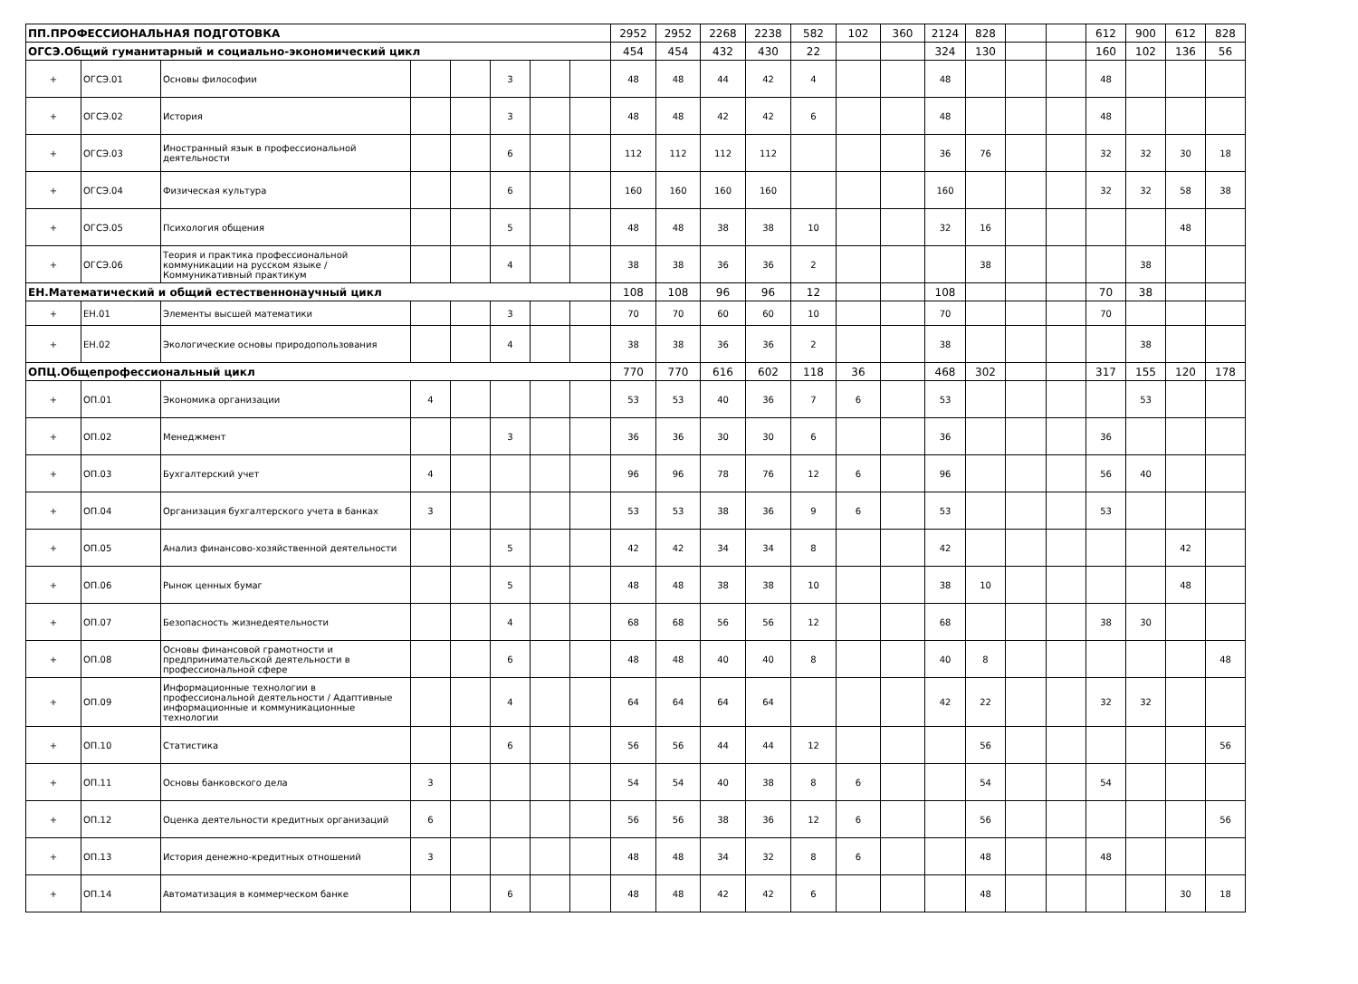| ПП.ПРОФЕССИОНАЛЬНАЯ ПОДГОТОВКА | | | | | | | | 2952 | 2952 | 2268 | 2238 | 582 | 102 | 360 | 2124 | 828 | | | 612 | 900 | 612 | 828 |
| ОГСЭ.Общий гуманитарный и социально-экономический цикл | | | | | | | | 454 | 454 | 432 | 430 | 22 | | | 324 | 130 | | | 160 | 102 | 136 | 56 |
| + | ОГСЭ.01 | Основы философии | | | 3 | | | 48 | 48 | 44 | 42 | 4 | | | 48 | | | | 48 | | | |
| + | ОГСЭ.02 | История | | | 3 | | | 48 | 48 | 42 | 42 | 6 | | | 48 | | | | 48 | | | |
| + | ОГСЭ.03 | Иностранный язык в профессиональной деятельности | | | 6 | | | 112 | 112 | 112 | 112 | | | | 36 | 76 | | | 32 | 32 | 30 | 18 |
| + | ОГСЭ.04 | Физическая культура | | | 6 | | | 160 | 160 | 160 | 160 | | | | 160 | | | | 32 | 32 | 58 | 38 |
| + | ОГСЭ.05 | Психология общения | | | 5 | | | 48 | 48 | 38 | 38 | 10 | | | 32 | 16 | | | | | 48 | |
| + | ОГСЭ.06 | Теория и практика профессиональной коммуникации на русском языке / Коммуникативный практикум | | | 4 | | | 38 | 38 | 36 | 36 | 2 | | | | 38 | | | | 38 | | |
| ЕН.Математический и общий естественнонаучный цикл | | | | | | | | 108 | 108 | 96 | 96 | 12 | | | 108 | | | | 70 | 38 | | |
| + | ЕН.01 | Элементы высшей математики | | | 3 | | | 70 | 70 | 60 | 60 | 10 | | | 70 | | | | 70 | | | |
| + | ЕН.02 | Экологические основы природопользования | | | 4 | | | 38 | 38 | 36 | 36 | 2 | | | 38 | | | | | 38 | | |
| ОПЦ.Общепрофессиональный цикл | | | | | | | | 770 | 770 | 616 | 602 | 118 | 36 | | 468 | 302 | | | 317 | 155 | 120 | 178 |
| + | ОП.01 | Экономика организации | 4 | | | | | 53 | 53 | 40 | 36 | 7 | 6 | | 53 | | | | | 53 | | |
| + | ОП.02 | Менеджмент | | | 3 | | | 36 | 36 | 30 | 30 | 6 | | | 36 | | | | 36 | | | |
| + | ОП.03 | Бухгалтерский учет | 4 | | | | | 96 | 96 | 78 | 76 | 12 | 6 | | 96 | | | | 56 | 40 | | |
| + | ОП.04 | Организация бухгалтерского учета в банках | 3 | | | | | 53 | 53 | 38 | 36 | 9 | 6 | | 53 | | | | 53 | | | |
| + | ОП.05 | Анализ финансово-хозяйственной деятельности | | | 5 | | | 42 | 42 | 34 | 34 | 8 | | | 42 | | | | | | 42 | |
| + | ОП.06 | Рынок ценных бумаг | | | 5 | | | 48 | 48 | 38 | 38 | 10 | | | 38 | 10 | | | | | 48 | |
| + | ОП.07 | Безопасность жизнедеятельности | | | 4 | | | 68 | 68 | 56 | 56 | 12 | | | 68 | | | | 38 | 30 | | |
| + | ОП.08 | Основы финансовой грамотности и предпринимательской деятельности в профессиональной сфере | | | 6 | | | 48 | 48 | 40 | 40 | 8 | | | 40 | 8 | | | | | | 48 |
| + | ОП.09 | Информационные технологии в профессиональной деятельности / Адаптивные информационные и коммуникационные технологии | | | 4 | | | 64 | 64 | 64 | 64 | | | | 42 | 22 | | | 32 | 32 | | |
| + | ОП.10 | Статистика | | | 6 | | | 56 | 56 | 44 | 44 | 12 | | | | 56 | | | | | | 56 |
| + | ОП.11 | Основы банковского дела | 3 | | | | | 54 | 54 | 40 | 38 | 8 | 6 | | | 54 | | | 54 | | | |
| + | ОП.12 | Оценка деятельности кредитных организаций | 6 | | | | | 56 | 56 | 38 | 36 | 12 | 6 | | | 56 | | | | | | 56 |
| + | ОП.13 | История денежно-кредитных отношений | 3 | | | | | 48 | 48 | 34 | 32 | 8 | 6 | | | 48 | | | 48 | | | |
| + | ОП.14 | Автоматизация в коммерческом банке | | | 6 | | | 48 | 48 | 42 | 42 | 6 | | | | 48 | | | | | 30 | 18 |